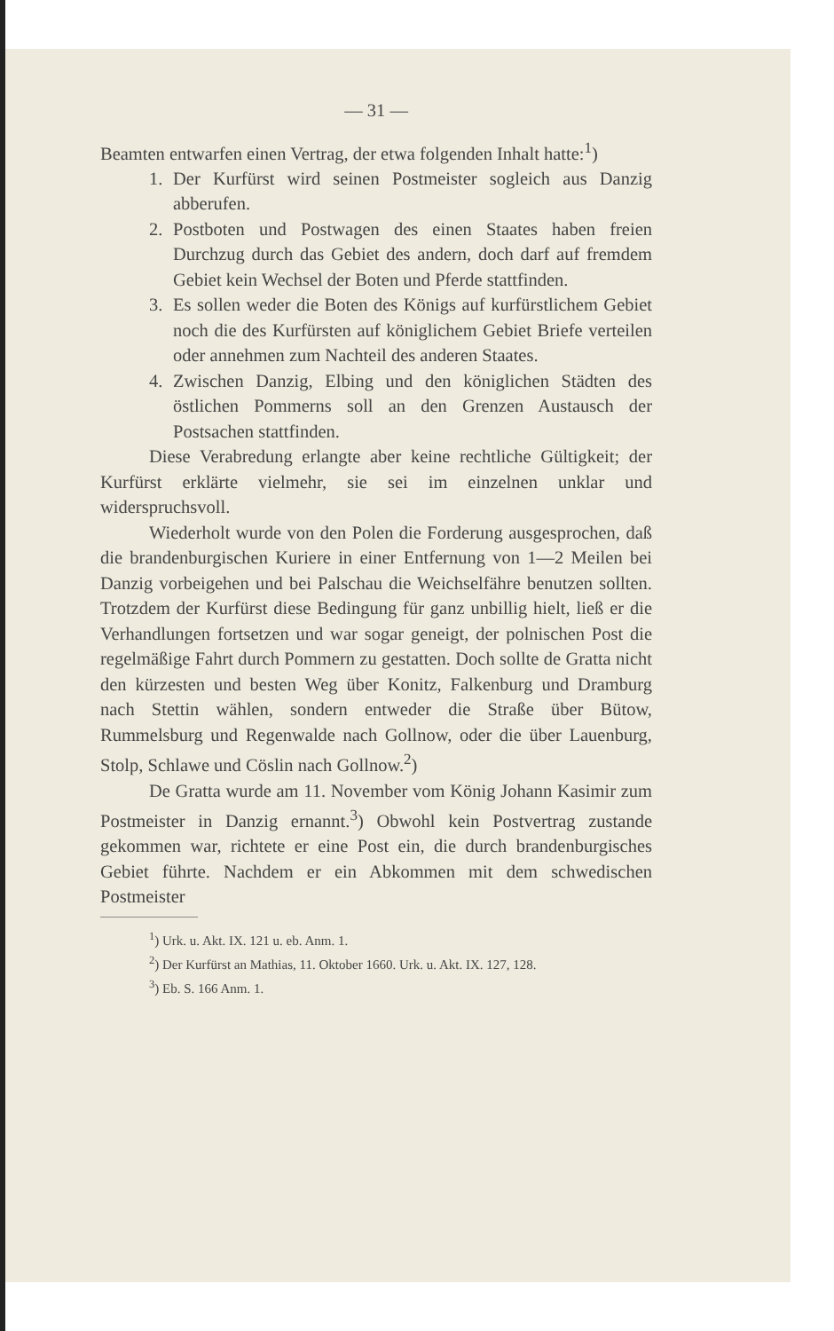— 31 —
Beamten entwarfen einen Vertrag, der etwa folgenden Inhalt hatte:<sup>1</sup>)
1. Der Kurfürst wird seinen Postmeister sogleich aus Danzig abberufen.
2. Postboten und Postwagen des einen Staates haben freien Durchzug durch das Gebiet des andern, doch darf auf fremdem Gebiet kein Wechsel der Boten und Pferde stattfinden.
3. Es sollen weder die Boten des Königs auf kurfürstlichem Gebiet noch die des Kurfürsten auf königlichem Gebiet Briefe verteilen oder annehmen zum Nachteil des anderen Staates.
4. Zwischen Danzig, Elbing und den königlichen Städten des östlichen Pommerns soll an den Grenzen Austausch der Postsachen stattfinden.
Diese Verabredung erlangte aber keine rechtliche Gültigkeit; der Kurfürst erklärte vielmehr, sie sei im einzelnen unklar und widerspruchsvoll.
Wiederholt wurde von den Polen die Forderung ausgesprochen, daß die brandenburgischen Kuriere in einer Entfernung von 1—2 Meilen bei Danzig vorbeigehen und bei Palschau die Weichselfähre benutzen sollten. Trotzdem der Kurfürst diese Bedingung für ganz unbillig hielt, ließ er die Verhandlungen fortsetzen und war sogar geneigt, der polnischen Post die regelmäßige Fahrt durch Pommern zu gestatten. Doch sollte de Gratta nicht den kürzesten und besten Weg über Konitz, Falkenburg und Dramburg nach Stettin wählen, sondern entweder die Straße über Bütow, Rummelsburg und Regenwalde nach Gollnow, oder die über Lauenburg, Stolp, Schlawe und Cöslin nach Gollnow.<sup>2</sup>)
De Gratta wurde am 11. November vom König Johann Kasimir zum Postmeister in Danzig ernannt.<sup>3</sup>) Obwohl kein Postvertrag zustande gekommen war, richtete er eine Post ein, die durch brandenburgisches Gebiet führte. Nachdem er ein Abkommen mit dem schwedischen Postmeister
<sup>1</sup>) Urk. u. Akt. IX. 121 u. eb. Anm. 1.
<sup>2</sup>) Der Kurfürst an Mathias, 11. Oktober 1660. Urk. u. Akt. IX. 127, 128.
<sup>3</sup>) Eb. S. 166 Anm. 1.